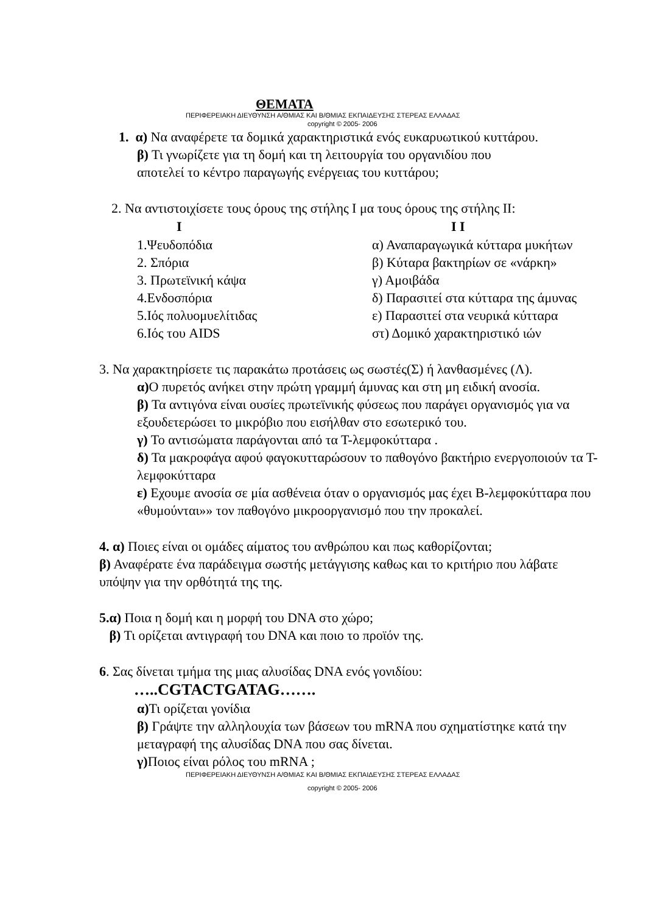ΘΕΜΑΤΑ
ΠΕΡΙΦΕΡΕΙΑΚΗ ΔΙΕΥΘΥΝΣΗ Α/ΘΜΙΑΣ ΚΑΙ Β/ΘΜΙΑΣ ΕΚΠΑΙΔΕΥΣΗΣ ΣΤΕΡΕΑΣ ΕΛΛΑΔΑΣ
copyright © 2005- 2006
1. α) Να αναφέρετε τα δομικά χαρακτηριστικά ενός ευκαρυωτικού κυττάρου.
β) Τι γνωρίζετε για τη δομή και τη λειτουργία του οργανιδίου που
αποτελεί το κέντρο παραγωγής ενέργειας του κυττάρου;
2. Να αντιστοιχίσετε τους όρους της στήλης Ι μα τους όρους της στήλης ΙΙ:
| Ι | Ι Ι |
| --- | --- |
| 1.Ψευδοπόδια | α) Αναπαραγωγικά κύτταρα μυκήτων |
| 2. Σπόρια | β) Κύταρα βακτηρίων σε «νάρκη» |
| 3. Πρωτεϊνική κάψα | γ) Αμοιβάδα |
| 4.Ενδοσπόρια | δ) Παρασιτεί στα κύτταρα της άμυνας |
| 5.Ιός πολυομυελίτιδας | ε) Παρασιτεί στα νευρικά κύτταρα |
| 6.Ιός του AIDS | στ) Δομικό χαρακτηριστικό ιών |
3. Να χαρακτηρίσετε τις παρακάτω προτάσεις ως σωστές(Σ) ή λανθασμένες (Λ).
α) Ο πυρετός ανήκει στην πρώτη γραμμή άμυνας και στη μη ειδική ανοσία.
β) Τα αντιγόνα είναι ουσίες πρωτεϊνικής φύσεως που παράγει οργανισμός για να εξουδετερώσει το μικρόβιο που εισήλθαν στο εσωτερικό του.
γ) Το αντισώματα παράγονται από τα Τ-λεμφοκύτταρα .
δ) Τα μακροφάγα αφού φαγοκυτταρώσουν το παθογόνο βακτήριο ενεργοποιούν τα Τ-λεμφοκύτταρα
ε) Εχουμε ανοσία σε μία ασθένεια όταν ο οργανισμός μας έχει Β-λεμφοκύτταρα που «θυμούνται»» τον παθογόνο μικροοργανισμό που την προκαλεί.
4. α) Ποιες είναι οι ομάδες αίματος του ανθρώπου και πως καθορίζονται;
β) Αναφέρατε ένα παράδειγμα σωστής μετάγγισης καθως και το κριτήριο που λάβατε υπόψην για την ορθότητά της της.
5.α) Ποια η δομή και η μορφή του DNA στο χώρο;
β) Τι ορίζεται αντιγραφή του DNA και ποιο το προϊόν της.
6. Σας δίνεται τμήμα της μιας αλυσίδας DNA ενός γονιδίου:
…..CGTACTGATAG…….
α) Τι ορίζεται γονίδια
β) Γράψτε την αλληλουχία των βάσεων του mRNA που σχηματίστηκε κατά την μεταγραφή της αλυσίδας DNA που σας δίνεται.
γ) Ποιος είναι ρόλος του mRNA ;
ΠΕΡΙΦΕΡΕΙΑΚΗ ΔΙΕΥΘΥΝΣΗ Α/ΘΜΙΑΣ ΚΑΙ Β/ΘΜΙΑΣ ΕΚΠΑΙΔΕΥΣΗΣ ΣΤΕΡΕΑΣ ΕΛΛΑΔΑΣ
copyright © 2005- 2006